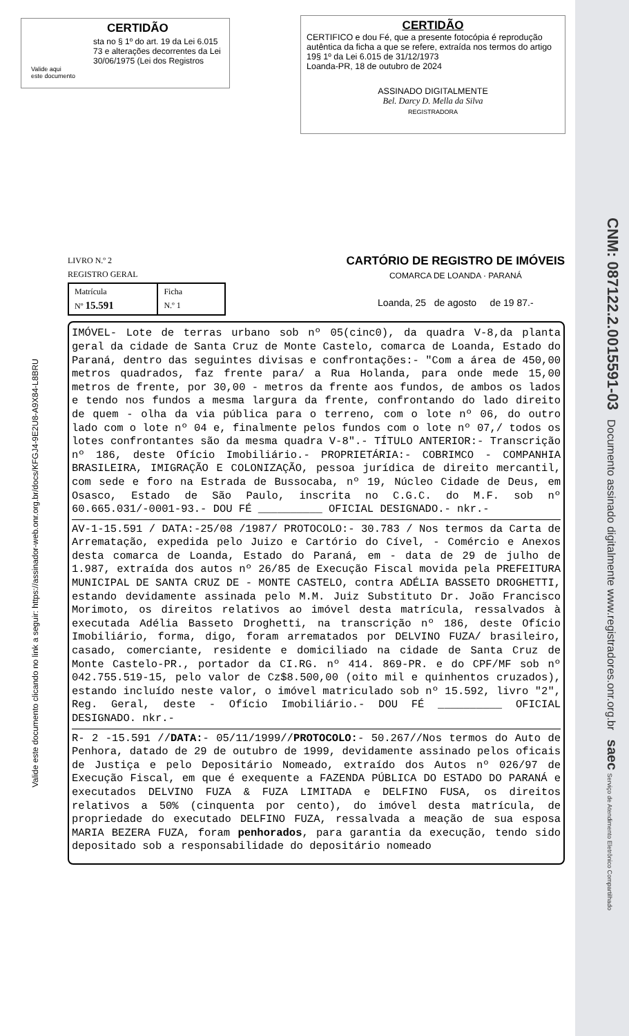CERTIDÃO
sta no § 1º do art. 19 da Lei 6.015
73 e alterações decorrentes da Lei
30/06/1975 (Lei dos Registros
Valide aqui
este documento
CERTIDÃO
CERTIFICO e dou Fé, que a presente fotocópia é reprodução autêntica da ficha a que se refere, extraída nos termos do artigo 19§ 1º da Lei 6.015 de 31/12/1973
Loanda-PR, 18 de outubro de 2024
ASSINADO DIGITALMENTE
Bel. Darcy D. Mella da Silva
REGISTRADORA
Valide este documento clicando no link a seguir: https://assinador-web.onr.org.br/docs/KFGJ4-9E2U8-A9X84-L8BRU
CNM: 087122.2.0015591-03 Documento assinado digitalmente www.registradores.onr.org.br saec Serviço de Atendimento Eletrônico Compartilhado
LIVRO N.º 2
REGISTRO GERAL
Matrícula
Nº 15.591
Ficha
N.º 1
CARTÓRIO DE REGISTRO DE IMÓVEIS
COMARCA DE LOANDA · PARANÁ
Loanda, 25 de agosto de 19 87.-
IMÓVEL- Lote de terras urbano sob nº 05(cinc0), da quadra V-8,da planta geral da cidade de Santa Cruz de Monte Castelo, comarca de Loanda, Estado do Paraná, dentro das seguintes divisas e confrontações:- "Com a área de 450,00 metros quadrados, faz frente para/ a Rua Holanda, para onde mede 15,00 metros de frente, por 30,00 - metros da frente aos fundos, de ambos os lados e tendo nos fundos a mesma largura da frente, confrontando do lado direito de quem - olha da via pública para o terreno, com o lote nº 06, do outro lado com o lote nº 04 e, finalmente pelos fundos com o lote nº 07,/ todos os lotes confrontantes são da mesma quadra V-8".- TÍTULO ANTERIOR:- Transcrição nº 186, deste Ofício Imobiliário.- PROPRIETÁRIA:- COBRIMCO - COMPANHIA BRASILEIRA, IMIGRAÇÃO E COLONIZAÇÃO, pessoa jurídica de direito mercantil, com sede e foro na Estrada de Bussocaba, nº 19, Núcleo Cidade de Deus, em Osasco, Estado de São Paulo, inscrita no C.G.C. do M.F. sob nº 60.665.031/-0001-93.- DOU FÉ __________ OFICIAL DESIGNADO.- nkr.-
AV-1-15.591 / DATA:-25/08 /1987/ PROTOCOLO:- 30.783 / Nos termos da Carta de Arrematação, expedida pelo Juizo e Cartório do Cível, - Comércio e Anexos desta comarca de Loanda, Estado do Paraná, em - data de 29 de julho de 1.987, extraída dos autos nº 26/85 de Execução Fiscal movida pela PREFEITURA MUNICIPAL DE SANTA CRUZ DE - MONTE CASTELO, contra ADÉLIA BASSETO DROGHETTI, estando devidamente assinada pelo M.M. Juiz Substituto Dr. João Francisco Morimoto, os direitos relativos ao imóvel desta matrícula, ressalvados à executada Adélia Basseto Droghetti, na transcrição nº 186, deste Ofício Imobiliário, forma, digo, foram arrematados por DELVINO FUZA/ brasileiro, casado, comerciante, residente e domiciliado na cidade de Santa Cruz de Monte Castelo-PR., portador da CI.RG. nº 414. 869-PR. e do CPF/MF sob nº 042.755.519-15, pelo valor de Cz$8.500,00 (oito mil e quinhentos cruzados), estando incluído neste valor, o imóvel matriculado sob nº 15.592, livro "2", Reg. Geral, deste - Ofício Imobiliário.- DOU FÉ __________ OFICIAL DESIGNADO. nkr.-
R- 2 -15.591 //DATA:- 05/11/1999//PROTOCOLO:- 50.267//Nos termos do Auto de Penhora, datado de 29 de outubro de 1999, devidamente assinado pelos oficais de Justiça e pelo Depositário Nomeado, extraído dos Autos nº 026/97 de Execução Fiscal, em que é exequente a FAZENDA PÚBLICA DO ESTADO DO PARANÁ e executados DELVINO FUZA & FUZA LIMITADA e DELFINO FUSA, os direitos relativos a 50% (cinquenta por cento), do imóvel desta matrícula, de propriedade do executado DELFINO FUZA, ressalvada a meação de sua esposa MARIA BEZERA FUZA, foram penhorados, para garantia da execução, tendo sido depositado sob a responsabilidade do depositário nomeado